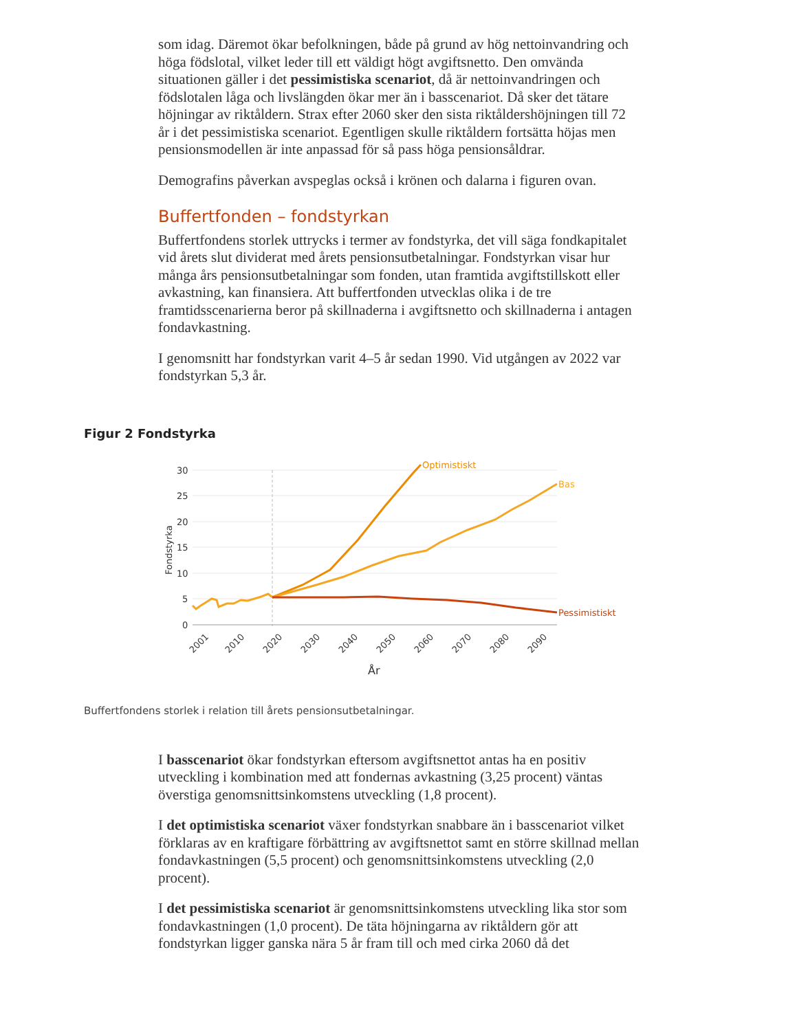som idag. Däremot ökar befolkningen, både på grund av hög nettoinvandring och höga födslotal, vilket leder till ett väldigt högt avgiftsnetto. Den omvända situationen gäller i det pessimistiska scenariot, då är nettoinvandringen och födslotalen låga och livslängden ökar mer än i basscenariot. Då sker det tätare höjningar av riktåldern. Strax efter 2060 sker den sista riktåldershöjningen till 72 år i det pessimistiska scenariot. Egentligen skulle riktåldern fortsätta höjas men pensionsmodellen är inte anpassad för så pass höga pensionsåldrar.
Demografins påverkan avspeglas också i krönen och dalarna i figuren ovan.
Buffertfonden – fondstyrkan
Buffertfondens storlek uttrycks i termer av fondstyrka, det vill säga fondkapitalet vid årets slut dividerat med årets pensionsutbetalningar. Fondstyrkan visar hur många års pensionsutbetalningar som fonden, utan framtida avgiftstillskott eller avkastning, kan finansiera. Att buffertfonden utvecklas olika i de tre framtidsscenarierna beror på skillnaderna i avgiftsnetto och skillnaderna i antagen fondavkastning.
I genomsnitt har fondstyrkan varit 4–5 år sedan 1990. Vid utgången av 2022 var fondstyrkan 5,3 år.
Figur 2 Fondstyrka
30
25
20
15
10
5
0
Fondstyrka
2001
2010
2020
2030
2040
2050
2060
2070
2080
2090
År
Optimistiskt
Bas
Pessimistiskt
Buffertfondens storlek i relation till årets pensionsutbetalningar.
I basscenariot ökar fondstyrkan eftersom avgiftsnettot antas ha en positiv utveckling i kombination med att fondernas avkastning (3,25 procent) väntas överstiga genomsnittsinkomstens utveckling (1,8 procent).
I det optimistiska scenariot växer fondstyrkan snabbare än i basscenariot vilket förklaras av en kraftigare förbättring av avgiftsnettot samt en större skillnad mellan fondavkastningen (5,5 procent) och genomsnittsinkomstens utveckling (2,0 procent).
I det pessimistiska scenariot är genomsnittsinkomstens utveckling lika stor som fondavkastningen (1,0 procent). De täta höjningarna av riktåldern gör att fondstyrkan ligger ganska nära 5 år fram till och med cirka 2060 då det